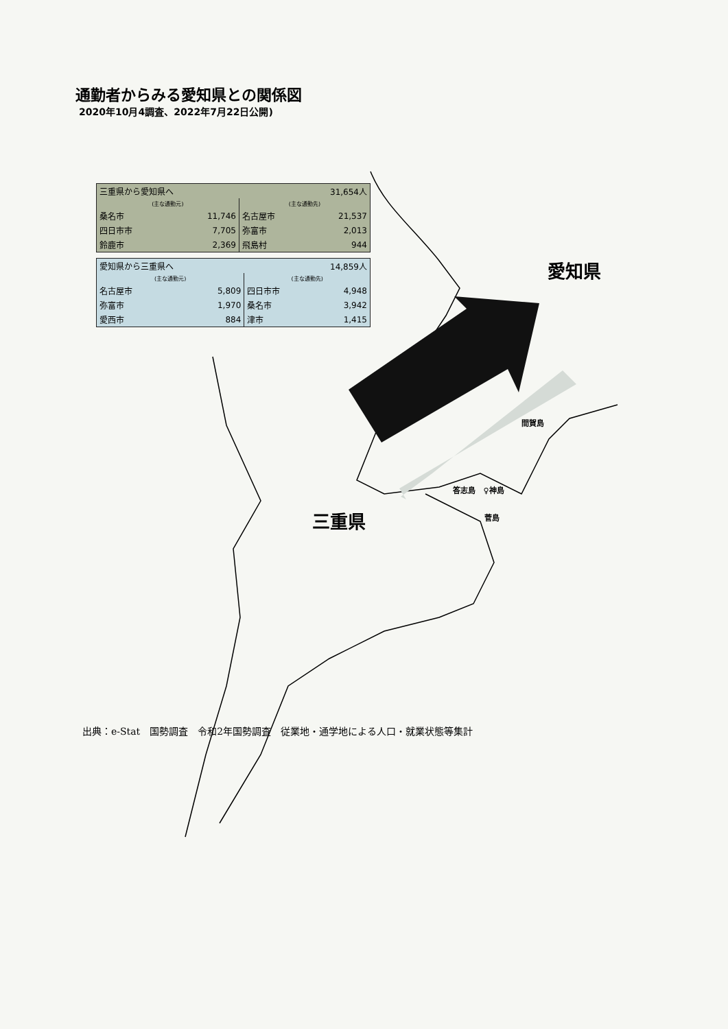通勤者からみる愛知県との関係図
2020年10月4調査、2022年7月22日公開)
| 三重県から愛知県へ | | 31,654人 | |
| (主な通勤元) | | (主な通勤先) | |
| 桑名市 | 11,746 | 名古屋市 | 21,537 |
| 四日市市 | 7,705 | 弥富市 | 2,013 |
| 鈴鹿市 | 2,369 | 飛島村 | 944 |
| 愛知県から三重県へ | | 14,859人 | |
| (主な通勤元) | | (主な通勤先) | |
| 名古屋市 | 5,809 | 四日市市 | 4,948 |
| 弥富市 | 1,970 | 桑名市 | 3,942 |
| 愛西市 | 884 | 津市 | 1,415 |
愛知県
三重県
間賀島
答志島 ♀神島
菅島
出典：e-Stat　国勢調査　令和2年国勢調査　従業地・通学地による人口・就業状態等集計